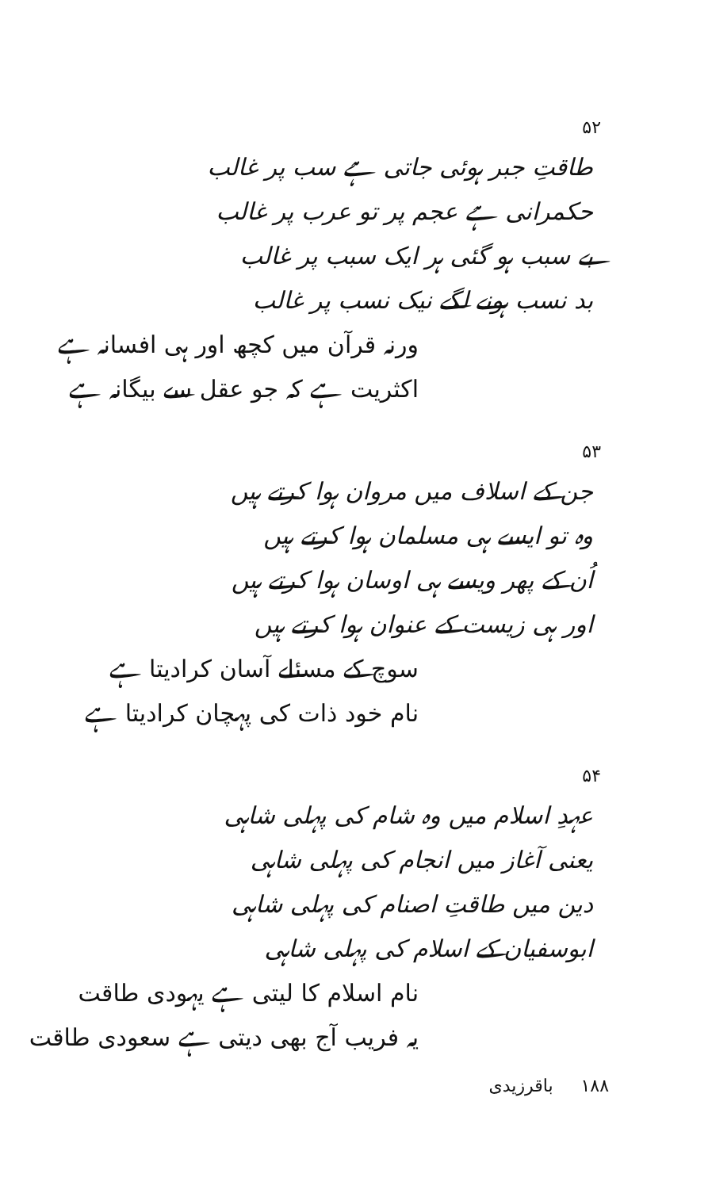۵۲
طاقتِ جبر ہوئی جاتی ہے سب پر غالب
حکمرانی ہے عجم پر تو عرب پر غالب
بے سبب ہو گئی ہر ایک سبب پر غالب
بد نسب ہونے لگے نیک نسب پر غالب
ورنہ قرآن میں کچھ اور ہی افسانہ ہے
اکثریت ہے کہ جو عقل سے بیگانہ ہے
۵۳
جن کے اسلاف میں مروان ہوا کرتے ہیں
وہ تو ایسے ہی مسلمان ہوا کرتے ہیں
اُن کے پھر ویسے ہی اوسان ہوا کرتے ہیں
اور ہی زیست کے عنوان ہوا کرتے ہیں
سوچ کے مسئلے آسان کرادیتا ہے
نام خود ذات کی پہچان کرادیتا ہے
۵۴
عہدِ اسلام میں وہ شام کی پہلی شاہی
یعنی آغاز میں انجام کی پہلی شاہی
دین میں طاقتِ اصنام کی پہلی شاہی
ابوسفیان کے اسلام کی پہلی شاہی
نام اسلام کا لیتی ہے یہودی طاقت
یہ فریب آج بھی دیتی ہے سعودی طاقت
۱۸۸ باقرزیدی